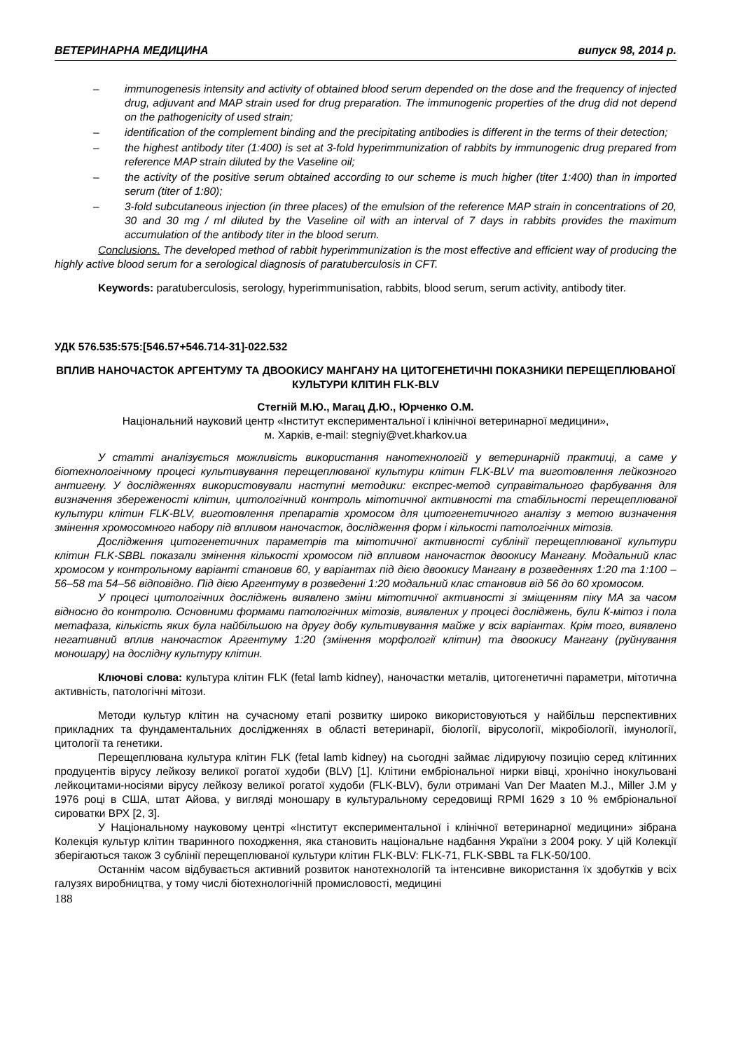ВЕТЕРИНАРНА МЕДИЦИНА випуск 98, 2014 р.
– immunogenesis intensity and activity of obtained blood serum depended on the dose and the frequency of injected drug, adjuvant and MAP strain used for drug preparation. The immunogenic properties of the drug did not depend on the pathogenicity of used strain;
– identification of the complement binding and the precipitating antibodies is different in the terms of their detection;
– the highest antibody titer (1:400) is set at 3-fold hyperimmunization of rabbits by immunogenic drug prepared from reference MAP strain diluted by the Vaseline oil;
– the activity of the positive serum obtained according to our scheme is much higher (titer 1:400) than in imported serum (titer of 1:80);
– 3-fold subcutaneous injection (in three places) of the emulsion of the reference MAP strain in concentrations of 20, 30 and 30 mg / ml diluted by the Vaseline oil with an interval of 7 days in rabbits provides the maximum accumulation of the antibody titer in the blood serum.
Conclusions. The developed method of rabbit hyperimmunization is the most effective and efficient way of producing the highly active blood serum for a serological diagnosis of paratuberculosis in CFT.
Keywords: paratuberculosis, serology, hyperimmunisation, rabbits, blood serum, serum activity, antibody titer.
УДК 576.535:575:[546.57+546.714-31]-022.532
ВПЛИВ НАНОЧАСТОК АРГЕНТУМУ ТА ДВООКИСУ МАНГАНУ НА ЦИТОГЕНЕТИЧНІ ПОКАЗНИКИ ПЕРЕЩЕПЛЮВАНОЇ КУЛЬТУРИ КЛІТИН FLK-BLV
Стегній М.Ю., Магац Д.Ю., Юрченко О.М.
Національний науковий центр «Інститут експериментальної і клінічної ветеринарної медицини»,
м. Харків, e-mail: stegniy@vet.kharkov.ua
У статті аналізується можливість використання нанотехнологій у ветеринарній практиці, а саме у біотехнологічному процесі культивування перещеплюваної культури клітин FLK-BLV та виготовлення лейкозного антигену. У дослідженнях використовували наступні методики: експрес-метод суправітального фарбування для визначення збереженості клітин, цитологічний контроль мітотичної активності та стабільності перещеплюваної культури клітин FLK-BLV, виготовлення препаратів хромосом для цитогенетичного аналізу з метою визначення змінення хромосомного набору під впливом наночасток, дослідження форм і кількості патологічних мітозів.
Дослідження цитогенетичних параметрів та мітотичної активності сублінії перещеплюваної культури клітин FLK-SBBL показали змінення кількості хромосом під впливом наночасток двоокису Мангану. Модальний клас хромосом у контрольному варіанті становив 60, у варіантах під дією двоокису Мангану в розведеннях 1:20 та 1:100 – 56–58 та 54–56 відповідно. Під дією Аргентуму в розведенні 1:20 модальний клас становив від 56 до 60 хромосом.
У процесі цитологічних досліджень виявлено зміни мітотичної активності зі зміщенням піку МА за часом відносно до контролю. Основними формами патологічних мітозів, виявлених у процесі досліджень, були К-мітоз і пола метафаза, кількість яких була найбільшою на другу добу культивування майже у всіх варіантах. Крім того, виявлено негативний вплив наночасток Аргентуму 1:20 (змінення морфології клітин) та двоокису Мангану (руйнування моношару) на дослідну культуру клітин.
Ключові слова: культура клітин FLK (fetal lamb kidney), наночастки металів, цитогенетичні параметри, мітотична активність, патологічні мітози.
Методи культур клітин на сучасному етапі розвитку широко використовуються у найбільш перспективних прикладних та фундаментальних дослідженнях в області ветеринарії, біології, вірусології, мікробіології, імунології, цитології та генетики.
Перещеплювана культура клітин FLK (fetal lamb kidney) на сьогодні займає лідируючу позицію серед клітинних продуцентів вірусу лейкозу великої рогатої худоби (BLV) [1]. Клітини ембріональної нирки вівці, хронічно інокульовані лейкоцитами-носіями вірусу лейкозу великої рогатої худоби (FLK-BLV), були отримані Van Der Maaten M.J., Miller J.M у 1976 році в США, штат Айова, у вигляді моношару в культуральному середовищі RPMI 1629 з 10 % ембріональної сироватки ВРХ [2, 3].
У Національному науковому центрі «Інститут експериментальної і клінічної ветеринарної медицини» зібрана Колекція культур клітин тваринного походження, яка становить національне надбання України з 2004 року. У цій Колекції зберігаються також 3 сублінії перещеплюваної культури клітин FLK-BLV: FLK-71, FLK-SBBL та FLK-50/100.
Останнім часом відбувається активний розвиток нанотехнологій та інтенсивне використання їх здобутків у всіх галузях виробництва, у тому числі біотехнологічній промисловості, медицині
188